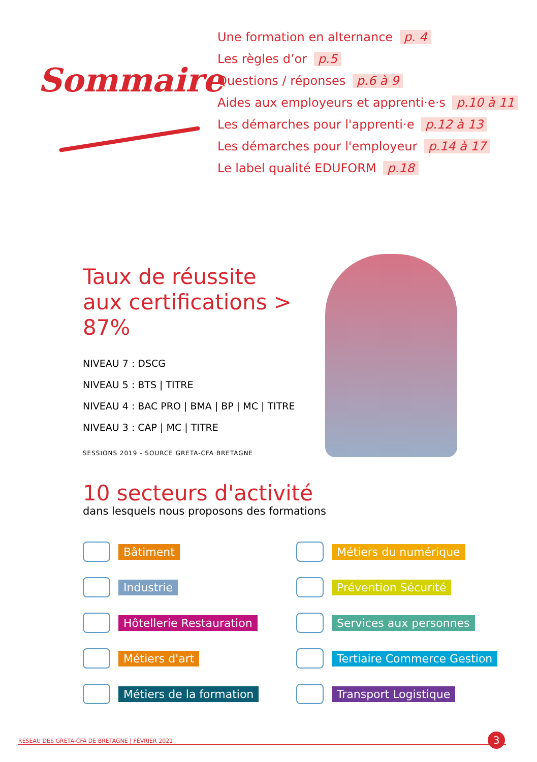Sommaire
Une formation en alternance p. 4
Les règles d’or p.5
Questions / réponses p.6 à 9
Aides aux employeurs et apprenti·e·s p.10 à 11
Les démarches pour l'apprenti·e p.12 à 13
Les démarches pour l'employeur p.14 à 17
Le label qualité EDUFORM p.18
Taux de réussite
aux certifications > 87%
NIVEAU 7 : DSCG
NIVEAU 5 : BTS | TITRE
NIVEAU 4 : BAC PRO | BMA | BP | MC | TITRE
NIVEAU 3 : CAP | MC | TITRE
SESSIONS 2019 - SOURCE GRETA-CFA BRETAGNE
10 secteurs d'activité
dans lesquels nous proposons des formations
Bâtiment
Métiers du numérique
Industrie
Prévention Sécurité
Hôtellerie Restauration
Services aux personnes
Métiers d'art
Tertiaire Commerce Gestion
Métiers de la formation
Transport Logistique
RÉSEAU DES GRETA-CFA DE BRETAGNE | FÉVRIER 2021 3